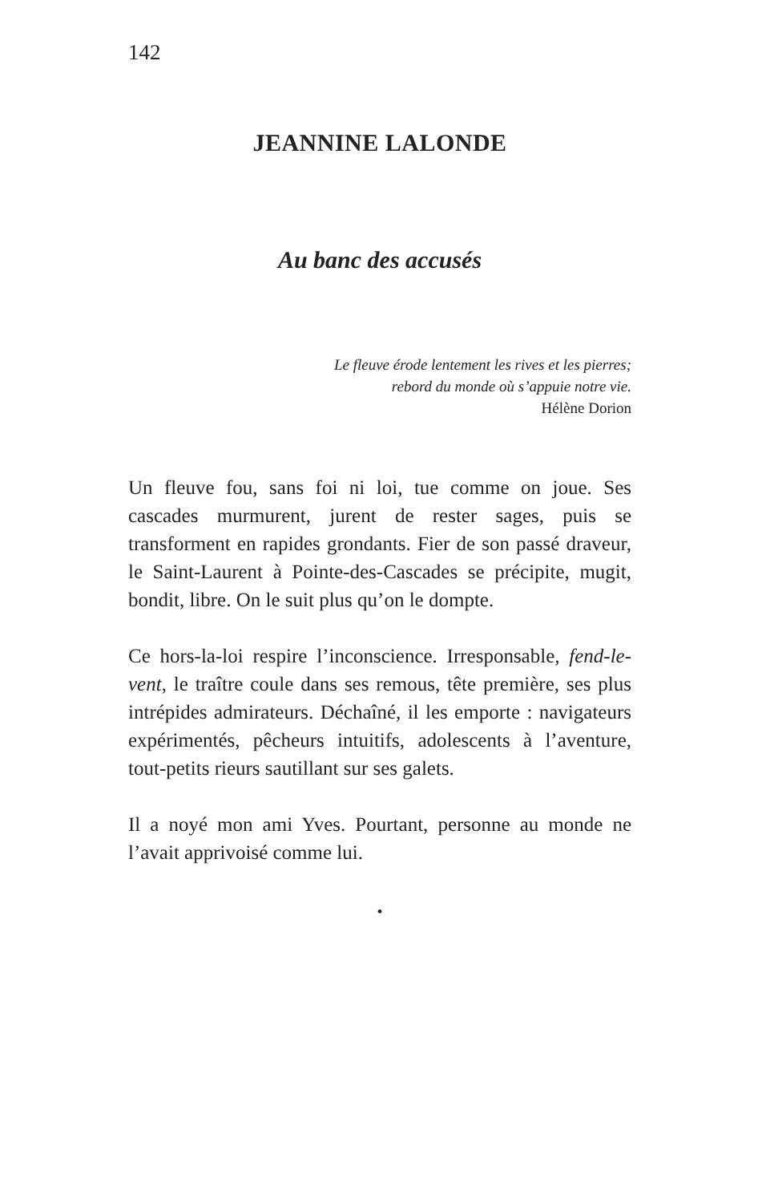142
JEANNINE LALONDE
Au banc des accusés
Le fleuve érode lentement les rives et les pierres;
rebord du monde où s’appuie notre vie.
Hélène Dorion
Un fleuve fou, sans foi ni loi, tue comme on joue. Ses cascades murmurent, jurent de rester sages, puis se transforment en rapides grondants. Fier de son passé draveur, le Saint-Laurent à Pointe-des-Cascades se précipite, mugit, bondit, libre. On le suit plus qu’on le dompte.
Ce hors-la-loi respire l’inconscience. Irresponsable, fend-le-vent, le traître coule dans ses remous, tête première, ses plus intrépides admirateurs. Déchaîné, il les emporte : navigateurs expérimentés, pêcheurs intuitifs, adolescents à l’aventure, tout-petits rieurs sautillant sur ses galets.
Il a noyé mon ami Yves. Pourtant, personne au monde ne l’avait apprivoisé comme lui.
•